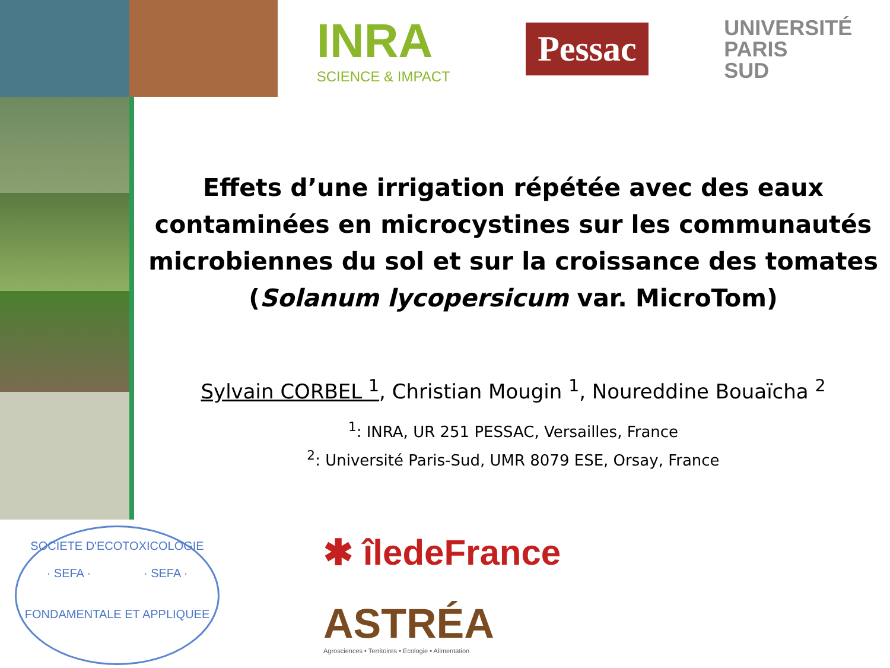INRA
SCIENCE & IMPACT
Pessac
UNIVERSITÉ
PARIS
SUD
Effets d’une irrigation répétée avec des eaux contaminées en microcystines sur les communautés microbiennes du sol et sur la croissance des tomates
(Solanum lycopersicum var. MicroTom)
Sylvain CORBEL <sup>1</sup>, Christian Mougin <sup>1</sup>, Noureddine Bouaïcha <sup>2</sup>
<sup>1</sup>: INRA, UR 251 PESSAC, Versailles, France
<sup>2</sup>: Université Paris-Sud, UMR 8079 ESE, Orsay, France
SOCIETE D'ECOTOXICOLOGIE
· SEFA · · SEFA ·
FONDAMENTALE ET APPLIQUEE
✱ îledeFrance
ASTRÉA
Agrosciences • Territoires • Ecologie • Alimentation